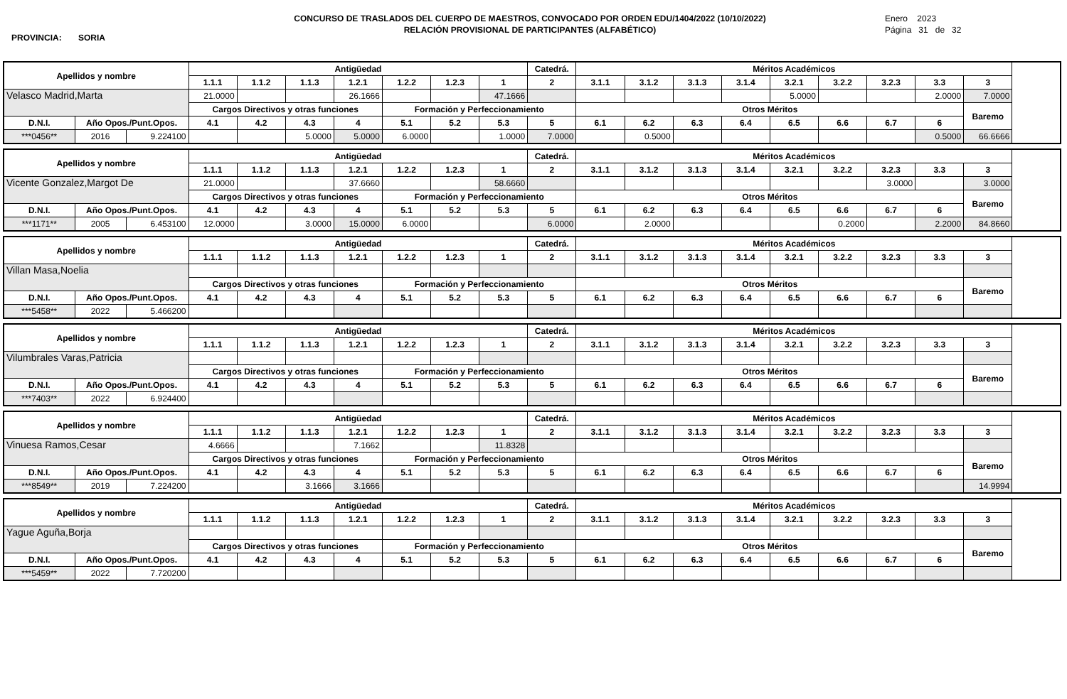PROVINCIA: SORIA
CONCURSO DE TRASLADOS DEL CUERPO DE MAESTROS, CONVOCADO POR ORDEN EDU/1404/2022 (10/10/2022)
RELACIÓN PROVISIONAL DE PARTICIPANTES (ALFABÉTICO)
Enero 2023
Página 31 de 32
| Apellidos y nombre | | | Antigüedad | | | | | | | Catedrá. | Méritos Académicos | | | | | | | | |
| | | | 1.1.1 | 1.1.2 | 1.1.3 | 1.2.1 | 1.2.2 | 1.2.3 | 1 | 2 | 3.1.1 | 3.1.2 | 3.1.3 | 3.1.4 | 3.2.1 | 3.2.2 | 3.2.3 | 3.3 | 3 |
| Velasco Madrid,Marta | | | 21.0000 | | | 26.1666 | | | 47.1666 | | | | | | 5.0000 | | | 2.0000 | 7.0000 |
| | | | Cargos Directivos y otras funciones | | | | Formación y Perfeccionamiento | | | | Otros Méritos | | | | | | | | Baremo |
| D.N.I. | Año Opos./Punt.Opos. | | 4.1 | 4.2 | 4.3 | 4 | 5.1 | 5.2 | 5.3 | 5 | 6.1 | 6.2 | 6.3 | 6.4 | 6.5 | 6.6 | 6.7 | 6 | |
| ***0456** | 2016 | 9.224100 | | | 5.0000 | 5.0000 | 6.0000 | | 1.0000 | 7.0000 | | 0.5000 | | | | | | 0.5000 | 66.6666 |
| Apellidos y nombre | | | Antigüedad | | | | | | | Catedrá. | Méritos Académicos | | | | | | | | |
| | | | 1.1.1 | 1.1.2 | 1.1.3 | 1.2.1 | 1.2.2 | 1.2.3 | 1 | 2 | 3.1.1 | 3.1.2 | 3.1.3 | 3.1.4 | 3.2.1 | 3.2.2 | 3.2.3 | 3.3 | 3 |
| Vicente Gonzalez,Margot De | | | 21.0000 | | | 37.6660 | | | 58.6660 | | | | | | | | 3.0000 | | 3.0000 |
| | | | Cargos Directivos y otras funciones | | | | Formación y Perfeccionamiento | | | | Otros Méritos | | | | | | | | Baremo |
| D.N.I. | Año Opos./Punt.Opos. | | 4.1 | 4.2 | 4.3 | 4 | 5.1 | 5.2 | 5.3 | 5 | 6.1 | 6.2 | 6.3 | 6.4 | 6.5 | 6.6 | 6.7 | 6 | |
| ***1171** | 2005 | 6.453100 | 12.0000 | | 3.0000 | 15.0000 | 6.0000 | | | 6.0000 | | 2.0000 | | | | 0.2000 | | 2.2000 | 84.8660 |
| Apellidos y nombre | | | Antigüedad | | | | | | | Catedrá. | Méritos Académicos | | | | | | | | |
| | | | 1.1.1 | 1.1.2 | 1.1.3 | 1.2.1 | 1.2.2 | 1.2.3 | 1 | 2 | 3.1.1 | 3.1.2 | 3.1.3 | 3.1.4 | 3.2.1 | 3.2.2 | 3.2.3 | 3.3 | 3 |
| Villan Masa,Noelia | | | | | | | | | | | | | | | | | | | |
| | | | Cargos Directivos y otras funciones | | | | Formación y Perfeccionamiento | | | | Otros Méritos | | | | | | | | Baremo |
| D.N.I. | Año Opos./Punt.Opos. | | 4.1 | 4.2 | 4.3 | 4 | 5.1 | 5.2 | 5.3 | 5 | 6.1 | 6.2 | 6.3 | 6.4 | 6.5 | 6.6 | 6.7 | 6 | |
| ***5458** | 2022 | 5.466200 | | | | | | | | | | | | | | | | | |
| Apellidos y nombre | | | Antigüedad | | | | | | | Catedrá. | Méritos Académicos | | | | | | | | |
| | | | 1.1.1 | 1.1.2 | 1.1.3 | 1.2.1 | 1.2.2 | 1.2.3 | 1 | 2 | 3.1.1 | 3.1.2 | 3.1.3 | 3.1.4 | 3.2.1 | 3.2.2 | 3.2.3 | 3.3 | 3 |
| Vilumbrales Varas,Patricia | | | | | | | | | | | | | | | | | | | |
| | | | Cargos Directivos y otras funciones | | | | Formación y Perfeccionamiento | | | | Otros Méritos | | | | | | | | Baremo |
| D.N.I. | Año Opos./Punt.Opos. | | 4.1 | 4.2 | 4.3 | 4 | 5.1 | 5.2 | 5.3 | 5 | 6.1 | 6.2 | 6.3 | 6.4 | 6.5 | 6.6 | 6.7 | 6 | |
| ***7403** | 2022 | 6.924400 | | | | | | | | | | | | | | | | | |
| Apellidos y nombre | | | Antigüedad | | | | | | | Catedrá. | Méritos Académicos | | | | | | | | |
| | | | 1.1.1 | 1.1.2 | 1.1.3 | 1.2.1 | 1.2.2 | 1.2.3 | 1 | 2 | 3.1.1 | 3.1.2 | 3.1.3 | 3.1.4 | 3.2.1 | 3.2.2 | 3.2.3 | 3.3 | 3 |
| Vinuesa Ramos,Cesar | | | 4.6666 | | | 7.1662 | | | 11.8328 | | | | | | | | | | |
| | | | Cargos Directivos y otras funciones | | | | Formación y Perfeccionamiento | | | | Otros Méritos | | | | | | | | Baremo |
| D.N.I. | Año Opos./Punt.Opos. | | 4.1 | 4.2 | 4.3 | 4 | 5.1 | 5.2 | 5.3 | 5 | 6.1 | 6.2 | 6.3 | 6.4 | 6.5 | 6.6 | 6.7 | 6 | |
| ***8549** | 2019 | 7.224200 | | | 3.1666 | 3.1666 | | | | | | | | | | | | | 14.9994 |
| Apellidos y nombre | | | Antigüedad | | | | | | | Catedrá. | Méritos Académicos | | | | | | | | |
| | | | 1.1.1 | 1.1.2 | 1.1.3 | 1.2.1 | 1.2.2 | 1.2.3 | 1 | 2 | 3.1.1 | 3.1.2 | 3.1.3 | 3.1.4 | 3.2.1 | 3.2.2 | 3.2.3 | 3.3 | 3 |
| Yague Aguña,Borja | | | | | | | | | | | | | | | | | | | |
| | | | Cargos Directivos y otras funciones | | | | Formación y Perfeccionamiento | | | | Otros Méritos | | | | | | | | Baremo |
| D.N.I. | Año Opos./Punt.Opos. | | 4.1 | 4.2 | 4.3 | 4 | 5.1 | 5.2 | 5.3 | 5 | 6.1 | 6.2 | 6.3 | 6.4 | 6.5 | 6.6 | 6.7 | 6 | |
| ***5459** | 2022 | 7.720200 | | | | | | | | | | | | | | | | | |